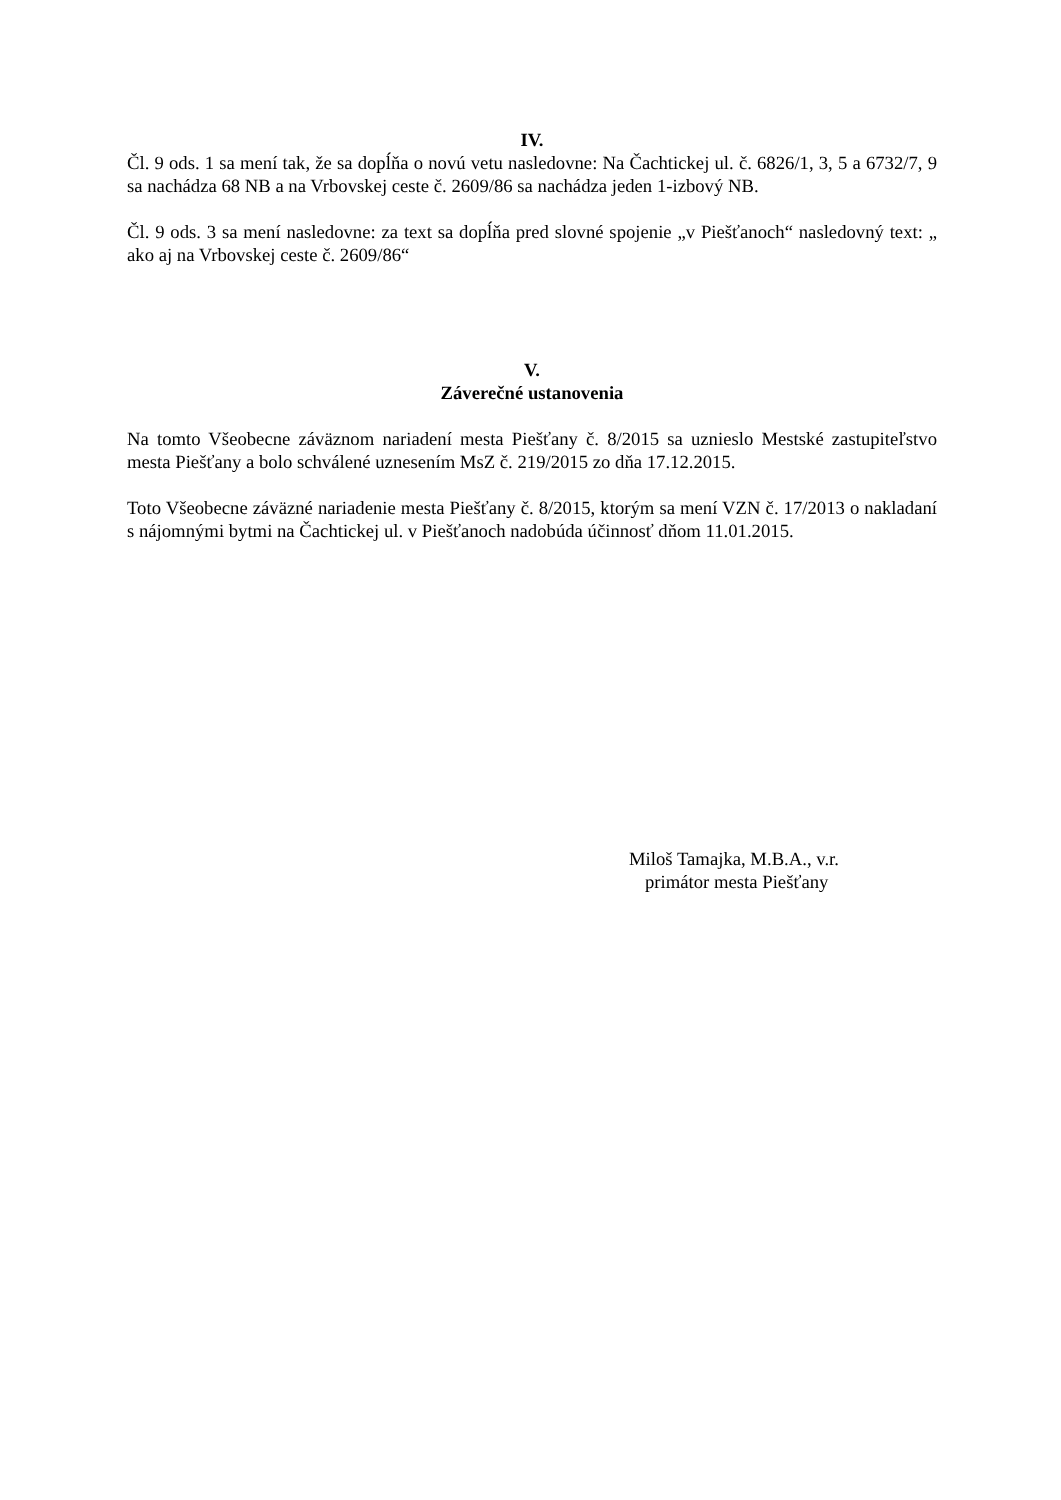IV.
Čl. 9 ods. 1 sa mení tak, že sa dopĺňa o novú vetu nasledovne: Na Čachtickej ul. č. 6826/1, 3, 5 a 6732/7, 9 sa nachádza 68 NB a na Vrbovskej ceste č. 2609/86 sa nachádza jeden 1-izbový NB.
Čl. 9 ods. 3 sa mení nasledovne: za text sa dopĺňa pred slovné spojenie „v Piešťanoch“ nasledovný text: „ ako aj na Vrbovskej ceste č. 2609/86“
V.
Záverečné ustanovenia
Na tomto Všeobecne záväznom nariadení mesta Piešťany č. 8/2015 sa uznieslo Mestské zastupiteľstvo mesta Piešťany a bolo schválené uznesením MsZ č. 219/2015 zo dňa 17.12.2015.
Toto Všeobecne záväzné nariadenie mesta Piešťany č. 8/2015, ktorým sa mení VZN č. 17/2013 o nakladaní s nájomnými bytmi na Čachtickej ul. v Piešťanoch nadobúda účinnosť dňom 11.01.2015.
Miloš Tamajka, M.B.A., v.r.
primátor mesta Piešťany